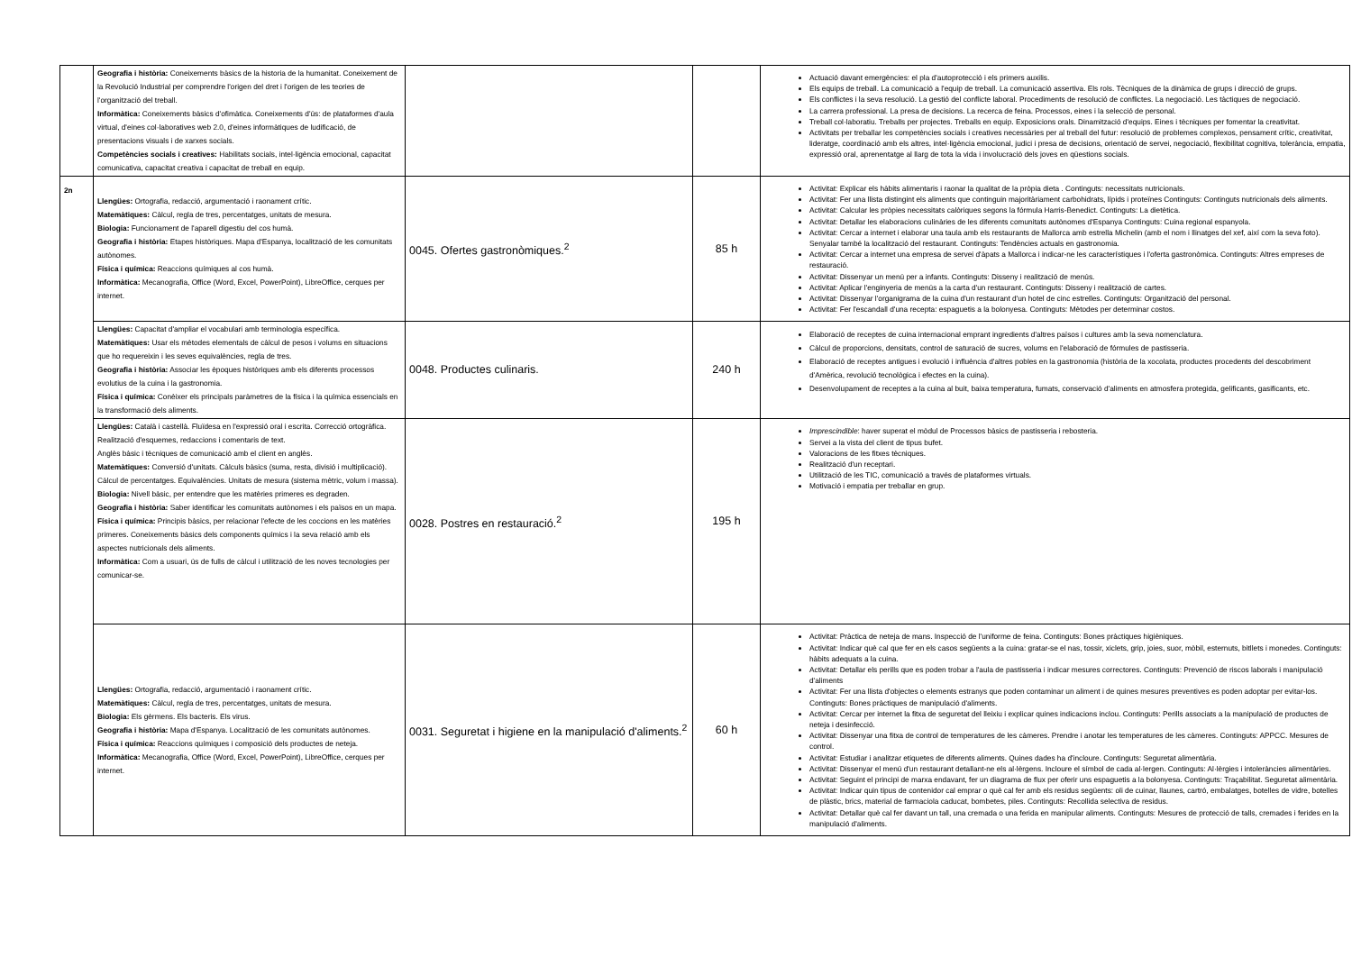| | Geografia i història: Coneixements bàsics de la historia de la humanitat. Coneixement de la Revolució Industrial per comprendre l'origen del dret i l'origen de les teories de l'organització del treball. Informàtica: Coneixements bàsics d'ofimàtica. Coneixements d'ús: de plataformes d'aula virtual, d'eines col·laboratives web 2.0, d'eines informàtiques de ludificació, de presentacions visuals i de xarxes socials. Competències socials i creatives: Habilitats socials, intel·ligència emocional, capacitat comunicativa, capacitat creativa i capacitat de treball en equip. | | | Actuació davant emergències: el pla d'autoprotecció i els primers auxilis. Els equips de treball. La comunicació a l'equip de treball. La comunicació assertiva. Els rols. Tècniques de la dinàmica de grups i direcció de grups. Els conflictes i la seva resolució. La gestió del conflicte laboral. Procediments de resolució de conflictes. La negociació. Les tàctiques de negociació. La carrera professional. La presa de decisions. La recerca de feina. Processos, eines i la selecció de personal. Treball col·laboratiu. Treballs per projectes. Treballs en equip. Exposicions orals. Dinamització d'equips. Eines i tècniques per fomentar la creativitat. Activitats per treballar les competències socials i creatives necessàries per al treball del futur: resolució de problemes complexos, pensament crític, creativitat, lideratge, coordinació amb els altres, intel·ligència emocional, judici i presa de decisions, orientació de servei, negociació, flexibilitat cognitiva, tolerància, empatia, expressió oral, aprenentatge al llarg de tota la vida i involucració dels joves en qüestions socials. |
| 2n | Llengües: Ortografia, redacció, argumentació i raonament crític. Matemàtiques: Càlcul, regla de tres, percentatges, unitats de mesura. Biologia: Funcionament de l'aparell digestiu del cos humà. Geografia i història: Etapes històriques. Mapa d'Espanya, localització de les comunitats autònomes. Física i química: Reaccions químiques al cos humà. Informàtica: Mecanografia, Office (Word, Excel, PowerPoint), LibreOffice, cerques per internet. | 0045. Ofertes gastronòmiques.<sup>2</sup> | 85 h | Activitat: Explicar els hàbits alimentaris i raonar la qualitat de la pròpia dieta . Continguts: necessitats nutricionals. Activitat: Fer una llista distingint els aliments que continguin majoritàriament carbohidrats, lípids i proteïnes Continguts: Continguts nutricionals dels aliments. Activitat: Calcular les pròpies necessitats calòriques segons la fórmula Harris-Benedict. Continguts: La dietètica. Activitat: Detallar les elaboracions culinàries de les diferents comunitats autònomes d'Espanya Continguts: Cuina regional espanyola. Activitat: Cercar a internet i elaborar una taula amb els restaurants de Mallorca amb estrella Michelin (amb el nom i llinatges del xef, així com la seva foto). Senyalar també la localització del restaurant. Continguts: Tendències actuals en gastronomia. Activitat: Cercar a internet una empresa de servei d'àpats a Mallorca i indicar-ne les característiques i l'oferta gastronòmica. Continguts: Altres empreses de restauració. Activitat: Dissenyar un menú per a infants. Continguts: Disseny i realització de menús. Activitat: Aplicar l'enginyeria de menús a la carta d'un restaurant. Continguts: Disseny i realització de cartes. Activitat: Dissenyar l'organigrama de la cuina d'un restaurant d'un hotel de cinc estrelles. Continguts: Organització del personal. Activitat: Fer l'escandall d'una recepta: espaguetis a la bolonyesa. Continguts: Mètodes per determinar costos. |
| | Llengües: Capacitat d'ampliar el vocabulari amb terminologia específica. Matemàtiques: Usar els mètodes elementals de càlcul de pesos i volums en situacions que ho requereixin i les seves equivalències, regla de tres. Geografia i història: Associar les èpoques històriques amb els diferents processos evolutius de la cuina i la gastronomia. Física i química: Conèixer els principals paràmetres de la física i la química essencials en la transformació dels aliments. | 0048. Productes culinaris. | 240 h | Elaboració de receptes de cuina internacional emprant ingredients d'altres països i cultures amb la seva nomenclatura. Càlcul de proporcions, densitats, control de saturació de sucres, volums en l'elaboració de fórmules de pastisseria. Elaboració de receptes antigues i evolució i influència d'altres pobles en la gastronomia (història de la xocolata, productes procedents del descobriment d'Amèrica, revolució tecnològica i efectes en la cuina). Desenvolupament de receptes a la cuina al buit, baixa temperatura, fumats, conservació d'aliments en atmosfera protegida, gelificants, gasificants, etc. |
| | Llengües: Català i castellà. Fluïdesa en l'expressió oral i escrita. Correcció ortogràfica. Realització d'esquemes, redaccions i comentaris de text. Anglès bàsic i tècniques de comunicació amb el client en anglès. Matemàtiques: Conversió d'unitats. Càlculs bàsics (suma, resta, divisió i multiplicació). Càlcul de percentatges. Equivalències. Unitats de mesura (sistema mètric, volum i massa). Biologia: Nivell bàsic, per entendre que les matèries primeres es degraden. Geografia i història: Saber identificar les comunitats autònomes i els països en un mapa. Física i química: Principis bàsics, per relacionar l'efecte de les coccions en les matèries primeres. Coneixements bàsics dels components químics i la seva relació amb els aspectes nutricionals dels aliments. Informàtica: Com a usuari, ús de fulls de càlcul i utilització de les noves tecnologies per comunicar-se. | 0028. Postres en restauració.<sup>2</sup> | 195 h | Imprescindible : haver superat el mòdul de Processos bàsics de pastisseria i rebosteria. Servei a la vista del client de tipus bufet. Valoracions de les fitxes tècniques. Realització d'un receptari. Utilització de les TIC, comunicació a través de plataformes virtuals. Motivació i empatia per treballar en grup. |
| | Llengües: Ortografia, redacció, argumentació i raonament crític. Matemàtiques: Càlcul, regla de tres, percentatges, unitats de mesura. Biologia: Els gèrmens. Els bacteris. Els virus. Geografia i història: Mapa d'Espanya. Localització de les comunitats autònomes. Física i química: Reaccions químiques i composició dels productes de neteja. Informàtica: Mecanografia, Office (Word, Excel, PowerPoint), LibreOffice, cerques per internet. | 0031. Seguretat i higiene en la manipulació d'aliments.<sup>2</sup> | 60 h | Activitat: Pràctica de neteja de mans. Inspecció de l'uniforme de feina. Continguts: Bones pràctiques higièniques. Activitat: Indicar què cal que fer en els casos següents a la cuina: gratar-se el nas, tossir, xiclets, grip, joies, suor, mòbil, esternuts, bitllets i monedes. Continguts: hàbits adequats a la cuina. Activitat: Detallar els perills que es poden trobar a l'aula de pastisseria i indicar mesures correctores. Continguts: Prevenció de riscos laborals i manipulació d'aliments Activitat: Fer una llista d'objectes o elements estranys que poden contaminar un aliment i de quines mesures preventives es poden adoptar per evitar-los. Continguts: Bones pràctiques de manipulació d'aliments. Activitat: Cercar per internet la fitxa de seguretat del lleixiu i explicar quines indicacions inclou. Continguts: Perills associats a la manipulació de productes de neteja i desinfecció. Activitat: Dissenyar una fitxa de control de temperatures de les càmeres. Prendre i anotar les temperatures de les càmeres. Continguts: APPCC. Mesures de control. Activitat: Estudiar i analitzar etiquetes de diferents aliments. Quines dades ha d'incloure. Continguts: Seguretat alimentària. Activitat: Dissenyar el menú d'un restaurant detallant-ne els al·lèrgens. Incloure el símbol de cada al·lergen. Continguts: Al·lèrgies i intoleràncies alimentàries. Activitat: Seguint el principi de marxa endavant, fer un diagrama de flux per oferir uns espaguetis a la bolonyesa. Continguts: Traçabilitat. Seguretat alimentària. Activitat: Indicar quin tipus de contenidor cal emprar o què cal fer amb els residus següents: oli de cuinar, llaunes, cartró, embalatges, botelles de vidre, botelles de plàstic, brics, material de farmaciola caducat, bombetes, piles. Continguts: Recollida selectiva de residus. Activitat: Detallar què cal fer davant un tall, una cremada o una ferida en manipular aliments. Continguts: Mesures de protecció de talls, cremades i ferides en la manipulació d'aliments. |